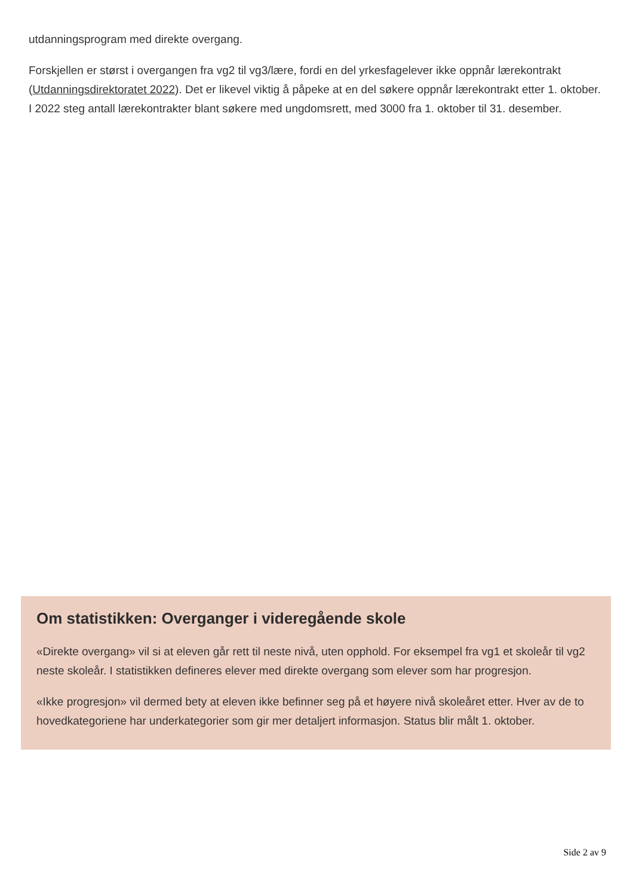utdanningsprogram med direkte overgang.
Forskjellen er størst i overgangen fra vg2 til vg3/lære, fordi en del yrkesfagelever ikke oppnår lærekontrakt (Utdanningsdirektoratet 2022). Det er likevel viktig å påpeke at en del søkere oppnår lærekontrakt etter 1. oktober. I 2022 steg antall lærekontrakter blant søkere med ungdomsrett, med 3000 fra 1. oktober til 31. desember.
Om statistikken: Overganger i videregående skole
«Direkte overgang» vil si at eleven går rett til neste nivå, uten opphold. For eksempel fra vg1 et skoleår til vg2 neste skoleår. I statistikken defineres elever med direkte overgang som elever som har progresjon.
«Ikke progresjon» vil dermed bety at eleven ikke befinner seg på et høyere nivå skoleåret etter. Hver av de to hovedkategoriene har underkategorier som gir mer detaljert informasjon. Status blir målt 1. oktober.
Side 2 av 9